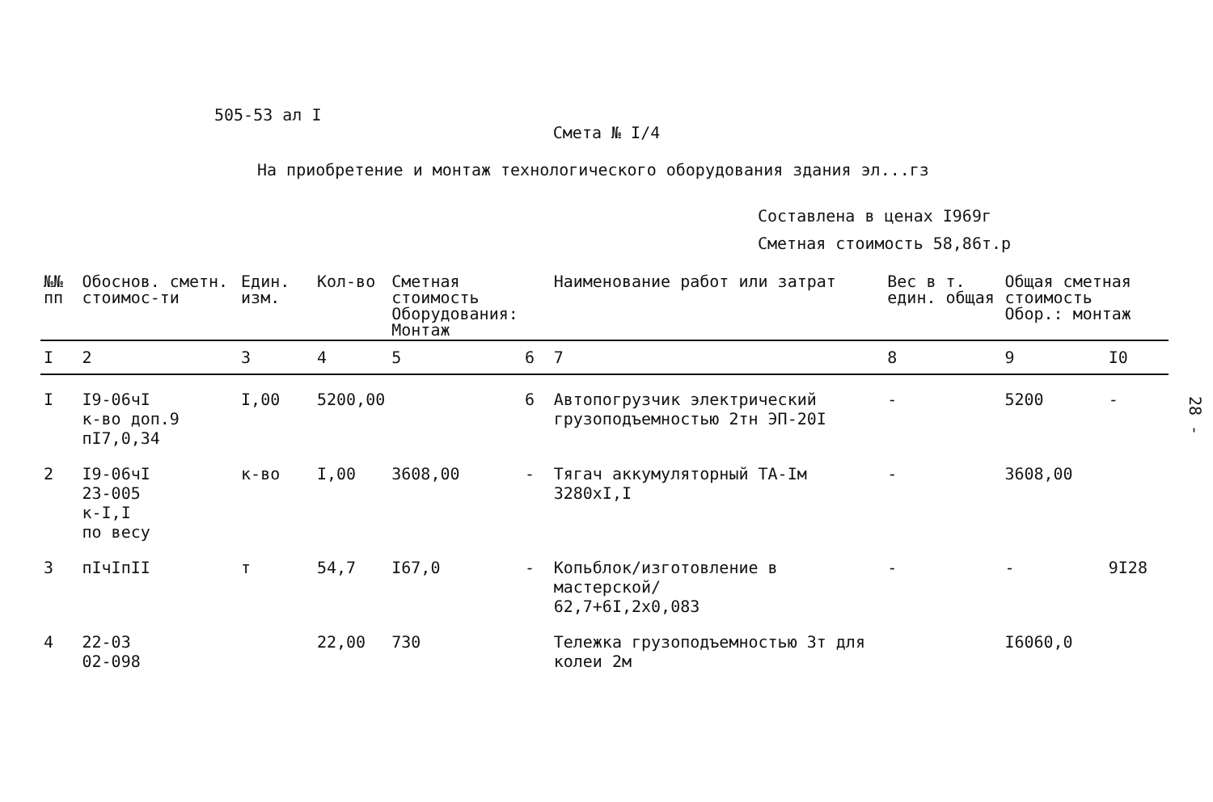505-53 ал I
Смета № I/4
На приобретение и монтаж технологического оборудования здания эл...гз
Составлена в ценах I969г
Сметная стоимость 58,86т.р
| №№ пп | Обоснов. сметн. стоимос-ти | Един. изм. | Кол-во | Сметная стоимость Оборудования: Монтаж | | Наименование работ или затрат | Вес в т. един. общая | Общая сметная стоимость Обор.: монтаж | |
| --- | --- | --- | --- | --- | --- | --- | --- | --- | --- |
| I | 2 | 3 | 4 | 5 | 6 | 7 | 8 | 9 | I0 |
| I | I9-06чI к-во доп.9 пI7,0,34 | I,00 | 5200,00 | | 6 | Автопогрузчик электрический грузоподъемностью 2тн ЭП-20I | - | 5200 | - |
| 2 | I9-06чI 23-005 к-I,I по весу | к-во | I,00 | 3608,00 | - | Тягач аккумуляторный ТА-Iм 3280хI,I | - | 3608,00 | |
| 3 | пIчIпII | т | 54,7 | I67,0 | - | Копьблок/изготовление в мастерской/ 62,7+6I,2х0,083 | - | - | 9I28 |
| 4 | 22-03 02-098 | | 22,00 | 730 | | Тележка грузоподъемностью 3т для колеи 2м | | I6060,0 | |
28 -